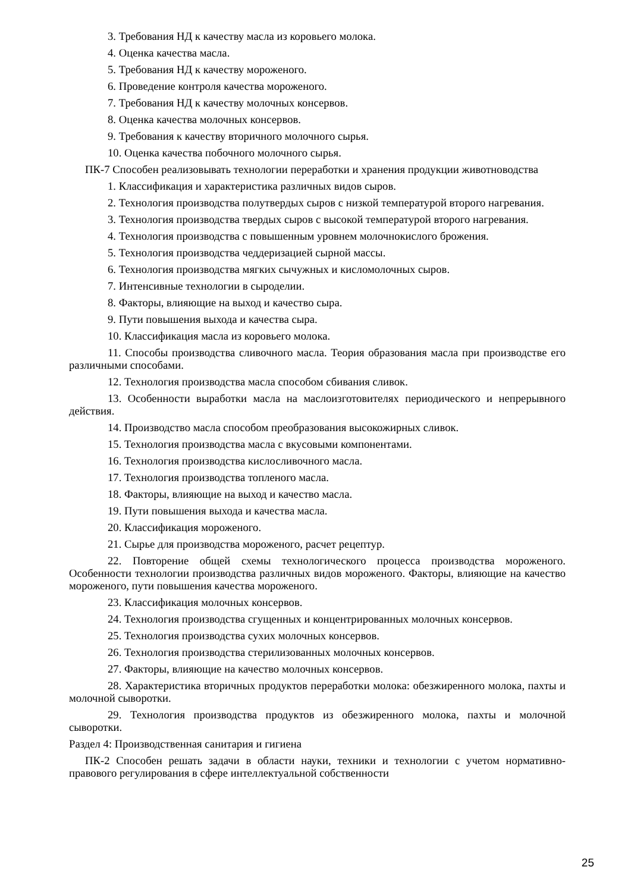3. Требования НД к качеству масла из коровьего молока.
4. Оценка качества масла.
5. Требования НД к качеству мороженого.
6. Проведение контроля качества мороженого.
7. Требования НД к качеству молочных консервов.
8. Оценка качества молочных консервов.
9. Требования к качеству вторичного молочного сырья.
10. Оценка качества побочного молочного сырья.
ПК-7 Способен реализовывать технологии переработки и хранения продукции животноводства
1. Классификация и характеристика различных видов сыров.
2. Технология производства полутвердых сыров с низкой температурой второго нагревания.
3. Технология производства твердых сыров с высокой температурой второго нагревания.
4. Технология производства с повышенным уровнем молочнокислого брожения.
5. Технология производства чеддеризацией сырной массы.
6. Технология производства мягких сычужных и кисломолочных сыров.
7. Интенсивные технологии в сыроделии.
8. Факторы, влияющие на выход и качество сыра.
9. Пути повышения выхода и качества сыра.
10. Классификация масла из коровьего молока.
11. Способы производства сливочного масла. Теория образования масла при производстве его различными способами.
12. Технология производства масла способом сбивания сливок.
13. Особенности выработки масла на маслоизготовителях периодического и непрерывного действия.
14. Производство масла способом преобразования высокожирных сливок.
15. Технология производства масла с вкусовыми компонентами.
16. Технология производства кислосливочного масла.
17. Технология производства топленого масла.
18. Факторы, влияющие на выход и качество масла.
19. Пути повышения выхода и качества масла.
20. Классификация мороженого.
21. Сырье для производства мороженого, расчет рецептур.
22. Повторение общей схемы технологического процесса производства мороженого. Особенности технологии производства различных видов мороженого. Факторы, влияющие на качество мороженого, пути повышения качества мороженого.
23. Классификация молочных консервов.
24. Технология производства сгущенных и концентрированных молочных консервов.
25. Технология производства сухих молочных консервов.
26. Технология производства стерилизованных молочных консервов.
27. Факторы, влияющие на качество молочных консервов.
28. Характеристика вторичных продуктов переработки молока: обезжиренного молока, пахты и молочной сыворотки.
29. Технология производства продуктов из обезжиренного молока, пахты и молочной сыворотки.
Раздел 4: Производственная санитария и гигиена
ПК-2 Способен решать задачи в области науки, техники и технологии с учетом нормативно-правового регулирования в сфере интеллектуальной собственности
25